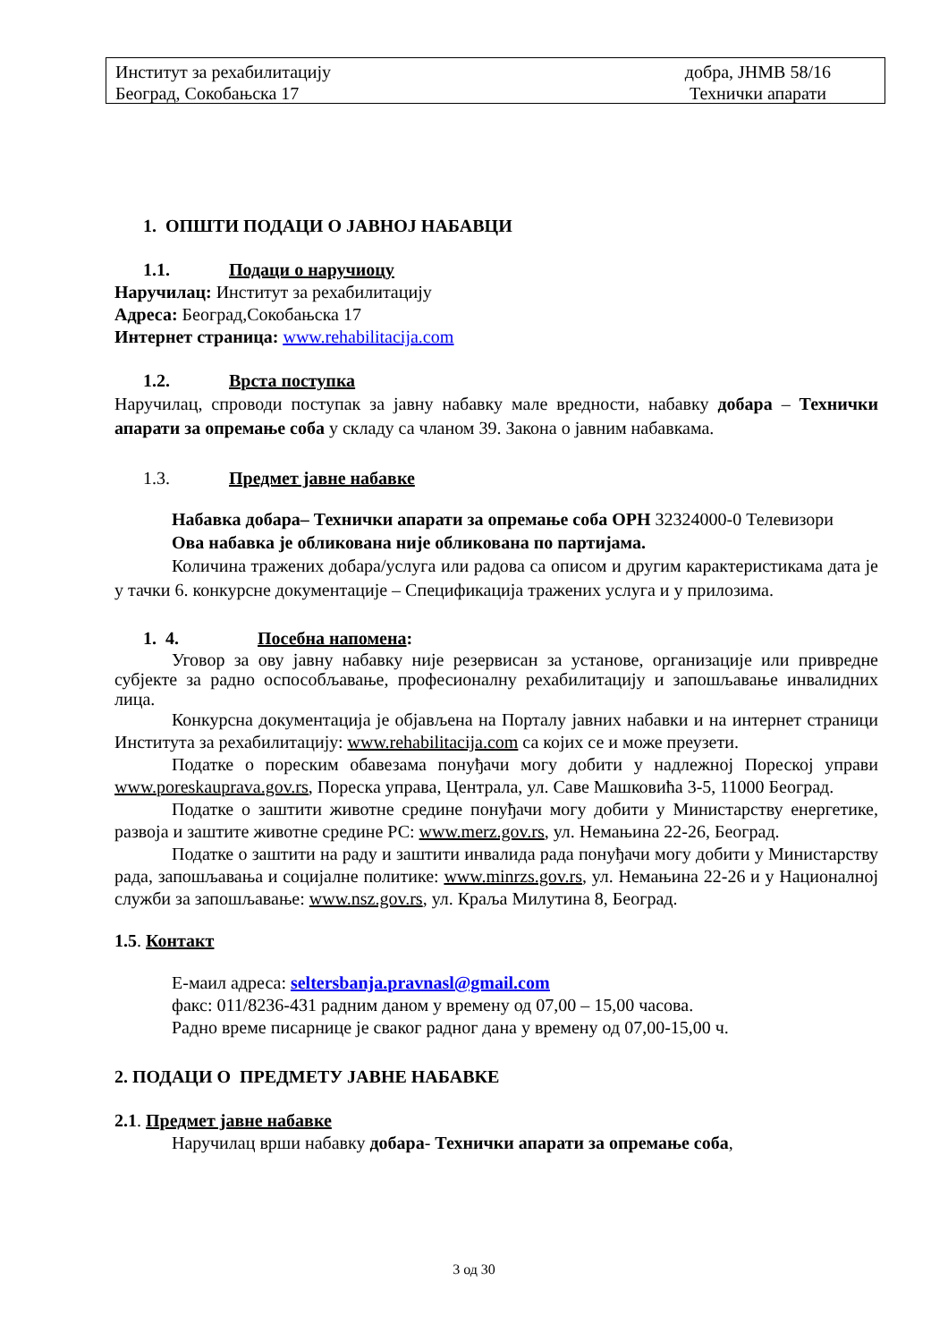Институт за рехабилитацију
Београд, Сокобањска 17
добра, ЈНМВ 58/16
Технички апарати
1. ОПШТИ ПОДАЦИ О ЈАВНОЈ НАБАВЦИ
1.1. Подаци о наручиоцу
Наручилац: Институт за рехабилитацију
Адреса: Београд,Сокобањска 17
Интернет страница: www.rehabilitacija.com
1.2. Врста поступка
Наручилац, спроводи поступак за јавну набавку мале вредности, набавку добара – Технички апарати за опремање соба у складу са чланом 39. Закона о јавним набавкама.
1.3. Предмет јавне набавке
Набавка добара– Технички апарати за опремање соба ОРН 32324000-0 Телевизори
Ова набавка је обликована није обликована по партијама.
Количина тражених добара/услуга или радова са описом и другим карактеристикама дата је у тачки 6. конкурсне документације – Спецификација тражених услуга и у прилозима.
1. 4. Посебна напомена:
Уговор за ову јавну набавку није резервисан за установе, организације или привредне субјекте за радно оспособљавање, професионалну рехабилитацију и запошљавање инвалидних лица.
Конкурсна документација је објављена на Порталу јавних набавки и на интернет страници Института за рехабилитацију: www.rehabilitacija.com са којих се и може преузети.
Податке о пореским обавезама понуђачи могу добити у надлежној Пореској управи www.poreskauprava.gov.rs, Пореска управа, Централа, ул. Саве Машковића 3-5, 11000 Београд.
Податке о заштити животне средине понуђачи могу добити у Министарству енергетике, развоја и заштите животне средине РС: www.merz.gov.rs, ул. Немањина 22-26, Београд.
Податке о заштити на раду и заштити инвалида рада понуђачи могу добити у Министарству рада, запошљавања и социјалне политике: www.minrzs.gov.rs, ул. Немањина 22-26 и у Националној служби за запошљавање: www.nsz.gov.rs, ул. Краља Милутина 8, Београд.
1.5. Контакт
Е-маил адреса: seltersbanja.pravnasl@gmail.com
факс: 011/8236-431 радним даном у времену од 07,00 – 15,00 часова.
Радно време писарнице је сваког радног дана у времену од 07,00-15,00 ч.
2. ПОДАЦИ О ПРЕДМЕТУ ЈАВНЕ НАБАВКЕ
2.1. Предмет јавне набавке
Наручилац врши набавку добара- Технички апарати за опремање соба,
3 од 30